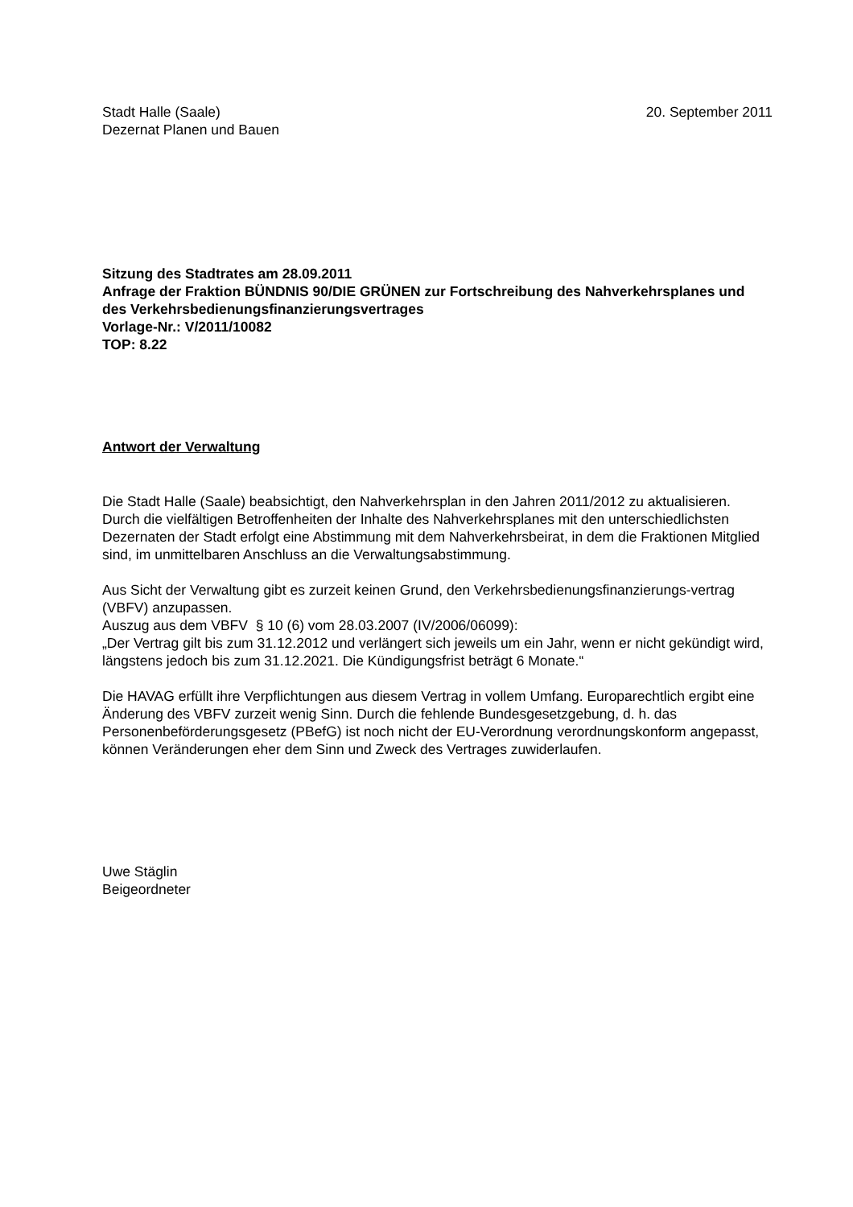Stadt Halle (Saale)
Dezernat Planen und Bauen
20. September 2011
Sitzung des Stadtrates am 28.09.2011
Anfrage der Fraktion BÜNDNIS 90/DIE GRÜNEN zur Fortschreibung des Nahverkehrsplanes und des Verkehrsbedienungsfinanzierungsvertrages
Vorlage-Nr.: V/2011/10082
TOP: 8.22
Antwort der Verwaltung
Die Stadt Halle (Saale) beabsichtigt, den Nahverkehrsplan in den Jahren 2011/2012 zu aktualisieren.
Durch die vielfältigen Betroffenheiten der Inhalte des Nahverkehrsplanes mit den unterschiedlichsten Dezernaten der Stadt erfolgt eine Abstimmung mit dem Nahverkehrsbeirat, in dem die Fraktionen Mitglied sind, im unmittelbaren Anschluss an die Verwaltungsabstimmung.
Aus Sicht der Verwaltung gibt es zurzeit keinen Grund, den Verkehrsbedienungsfinanzierungs-vertrag (VBFV) anzupassen.
Auszug aus dem VBFV § 10 (6) vom 28.03.2007 (IV/2006/06099):
„Der Vertrag gilt bis zum 31.12.2012 und verlängert sich jeweils um ein Jahr, wenn er nicht gekündigt wird, längstens jedoch bis zum 31.12.2021. Die Kündigungsfrist beträgt 6 Monate.“
Die HAVAG erfüllt ihre Verpflichtungen aus diesem Vertrag in vollem Umfang. Europarechtlich ergibt eine Änderung des VBFV zurzeit wenig Sinn. Durch die fehlende Bundesgesetzgebung, d. h. das Personenbeförderungsgesetz (PBefG) ist noch nicht der EU-Verordnung verordnungskonform angepasst, können Veränderungen eher dem Sinn und Zweck des Vertrages zuwiderlaufen.
Uwe Stäglin
Beigeordneter